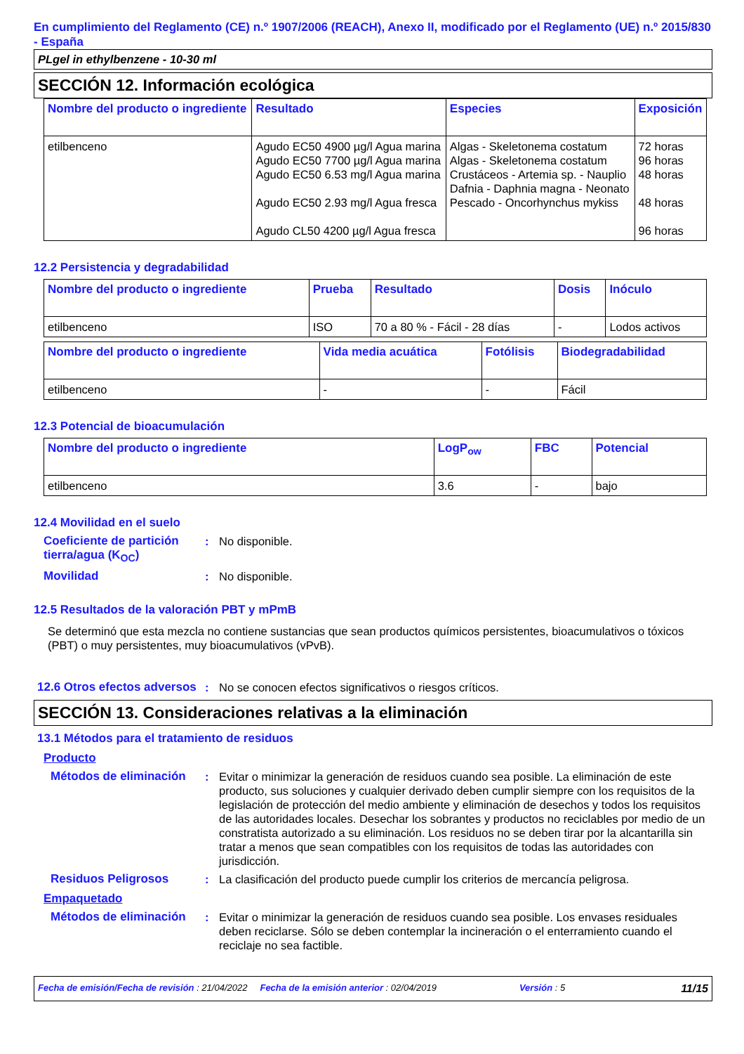En cumplimiento del Reglamento (CE) n.º 1907/2006 (REACH), Anexo II, modificado por el Reglamento (UE) n.º 2015/830 - España
PLgel in ethylbenzene - 10-30 ml
SECCIÓN 12. Información ecológica
| Nombre del producto o ingrediente | Resultado | Especies | Exposición |
| --- | --- | --- | --- |
| etilbenceno | Agudo EC50 4900 µg/l Agua marina Agudo EC50 7700 µg/l Agua marina Agudo EC50 6.53 mg/l Agua marina Agudo EC50 2.93 mg/l Agua fresca Agudo CL50 4200 µg/l Agua fresca | Algas - Skeletonema costatum Algas - Skeletonema costatum Crustáceos - Artemia sp. - Nauplio Dafnia - Daphnia magna - Neonato Pescado - Oncorhynchus mykiss | 72 horas 96 horas 48 horas 48 horas 96 horas |
12.2 Persistencia y degradabilidad
| Nombre del producto o ingrediente | Prueba | Resultado | Dosis | Inóculo |
| --- | --- | --- | --- | --- |
| etilbenceno | ISO | 70 a 80 % - Fácil - 28 días | - | Lodos activos |
| Nombre del producto o ingrediente | Vida media acuática | Fotólisis | Biodegradabilidad |
| --- | --- | --- | --- |
| etilbenceno | - | - | Fácil |
12.3 Potencial de bioacumulación
| Nombre del producto o ingrediente | LogP<sub>ow</sub> | FBC | Potencial |
| --- | --- | --- | --- |
| etilbenceno | 3.6 | - | bajo |
12.4 Movilidad en el suelo
Coeficiente de partición tierra/agua (K<sub>OC</sub>)
: No disponible.
Movilidad : No disponible.
12.5 Resultados de la valoración PBT y mPmB
Se determinó que esta mezcla no contiene sustancias que sean productos químicos persistentes, bioacumulativos o tóxicos (PBT) o muy persistentes, muy bioacumulativos (vPvB).
12.6 Otros efectos adversos
: No se conocen efectos significativos o riesgos críticos.
SECCIÓN 13. Consideraciones relativas a la eliminación
13.1 Métodos para el tratamiento de residuos
Producto
Métodos de eliminación
: Evitar o minimizar la generación de residuos cuando sea posible. La eliminación de este producto, sus soluciones y cualquier derivado deben cumplir siempre con los requisitos de la legislación de protección del medio ambiente y eliminación de desechos y todos los requisitos de las autoridades locales. Desechar los sobrantes y productos no reciclables por medio de un constratista autorizado a su eliminación. Los residuos no se deben tirar por la alcantarilla sin tratar a menos que sean compatibles con los requisitos de todas las autoridades con jurisdicción.
Residuos Peligrosos : La clasificación del producto puede cumplir los criterios de mercancía peligrosa.
Empaquetado
Métodos de eliminación
: Evitar o minimizar la generación de residuos cuando sea posible. Los envases residuales deben reciclarse. Sólo se deben contemplar la incineración o el enterramiento cuando el reciclaje no sea factible.
Fecha de emisión/Fecha de revisión : 21/04/2022 Fecha de la emisión anterior : 02/04/2019 Versión : 5 11/15